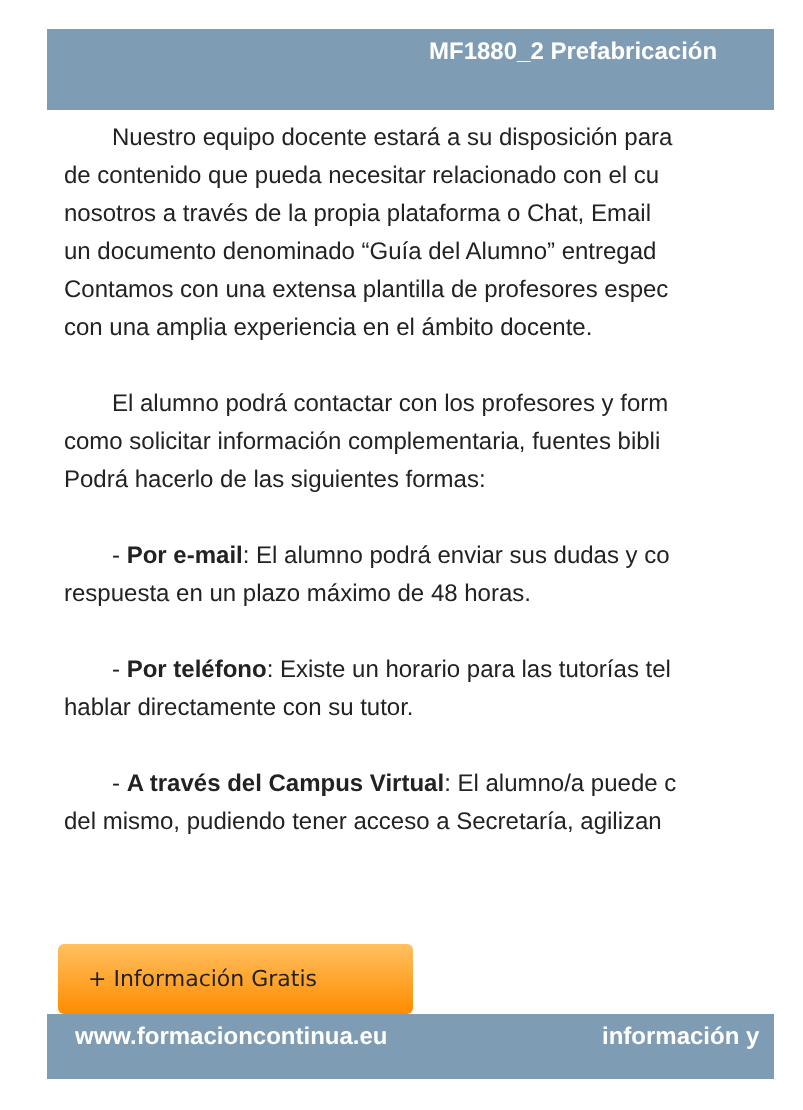MF1880_2 Prefabricación
Nuestro equipo docente estará a su disposición para
de contenido que pueda necesitar relacionado con el cu
nosotros a través de la propia plataforma o Chat, Email
un documento denominado “Guía del Alumno” entregad
Contamos con una extensa plantilla de profesores espec
con una amplia experiencia en el ámbito docente.
El alumno podrá contactar con los profesores y form
como solicitar información complementaria, fuentes bibli
Podrá hacerlo de las siguientes formas:
- Por e-mail: El alumno podrá enviar sus dudas y co
respuesta en un plazo máximo de 48 horas.
- Por teléfono: Existe un horario para las tutorías tel
hablar directamente con su tutor.
- A través del Campus Virtual: El alumno/a puede c
del mismo, pudiendo tener acceso a Secretaría, agilizan
+ Información Gratis
www.formacioncontinua.eu información y